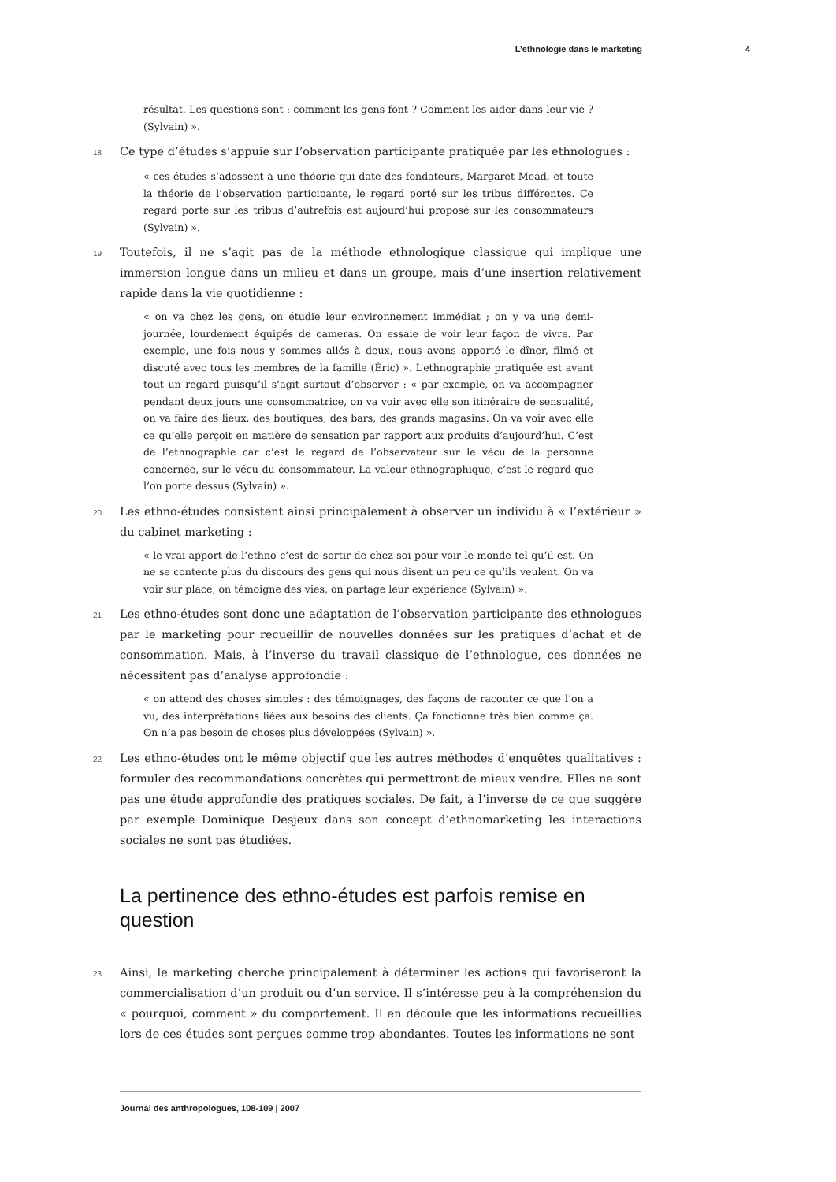L’ethnologie dans le marketing 4
résultat. Les questions sont : comment les gens font ? Comment les aider dans leur vie ? (Sylvain) ».
18 Ce type d’études s’appuie sur l’observation participante pratiquée par les ethnologues :
« ces études s’adossent à une théorie qui date des fondateurs, Margaret Mead, et toute la théorie de l’observation participante, le regard porté sur les tribus différentes. Ce regard porté sur les tribus d’autrefois est aujourd’hui proposé sur les consommateurs (Sylvain) ».
19 Toutefois, il ne s’agit pas de la méthode ethnologique classique qui implique une immersion longue dans un milieu et dans un groupe, mais d’une insertion relativement rapide dans la vie quotidienne :
« on va chez les gens, on étudie leur environnement immédiat ; on y va une demi-journée, lourdement équipés de cameras. On essaie de voir leur façon de vivre. Par exemple, une fois nous y sommes allés à deux, nous avons apporté le dîner, filmé et discuté avec tous les membres de la famille (Éric) ». L’ethnographie pratiquée est avant tout un regard puisqu’il s’agit surtout d’observer : « par exemple, on va accompagner pendant deux jours une consommatrice, on va voir avec elle son itinéraire de sensualité, on va faire des lieux, des boutiques, des bars, des grands magasins. On va voir avec elle ce qu’elle perçoit en matière de sensation par rapport aux produits d’aujourd’hui. C’est de l’ethnographie car c’est le regard de l’observateur sur le vécu de la personne concernée, sur le vécu du consommateur. La valeur ethnographique, c’est le regard que l’on porte dessus (Sylvain) ».
20 Les ethno-études consistent ainsi principalement à observer un individu à « l’extérieur » du cabinet marketing :
« le vrai apport de l’ethno c’est de sortir de chez soi pour voir le monde tel qu’il est. On ne se contente plus du discours des gens qui nous disent un peu ce qu’ils veulent. On va voir sur place, on témoigne des vies, on partage leur expérience (Sylvain) ».
21 Les ethno-études sont donc une adaptation de l’observation participante des ethnologues par le marketing pour recueillir de nouvelles données sur les pratiques d’achat et de consommation. Mais, à l’inverse du travail classique de l’ethnologue, ces données ne nécessitent pas d’analyse approfondie :
« on attend des choses simples : des témoignages, des façons de raconter ce que l’on a vu, des interprétations liées aux besoins des clients. Ça fonctionne très bien comme ça. On n’a pas besoin de choses plus développées (Sylvain) ».
22 Les ethno-études ont le même objectif que les autres méthodes d’enquêtes qualitatives : formuler des recommandations concrètes qui permettront de mieux vendre. Elles ne sont pas une étude approfondie des pratiques sociales. De fait, à l’inverse de ce que suggère par exemple Dominique Desjeux dans son concept d’ethnomarketing les interactions sociales ne sont pas étudiées.
La pertinence des ethno-études est parfois remise en question
23 Ainsi, le marketing cherche principalement à déterminer les actions qui favoriseront la commercialisation d’un produit ou d’un service. Il s’intéresse peu à la compréhension du « pourquoi, comment » du comportement. Il en découle que les informations recueillies lors de ces études sont perçues comme trop abondantes. Toutes les informations ne sont
Journal des anthropologues, 108-109 | 2007